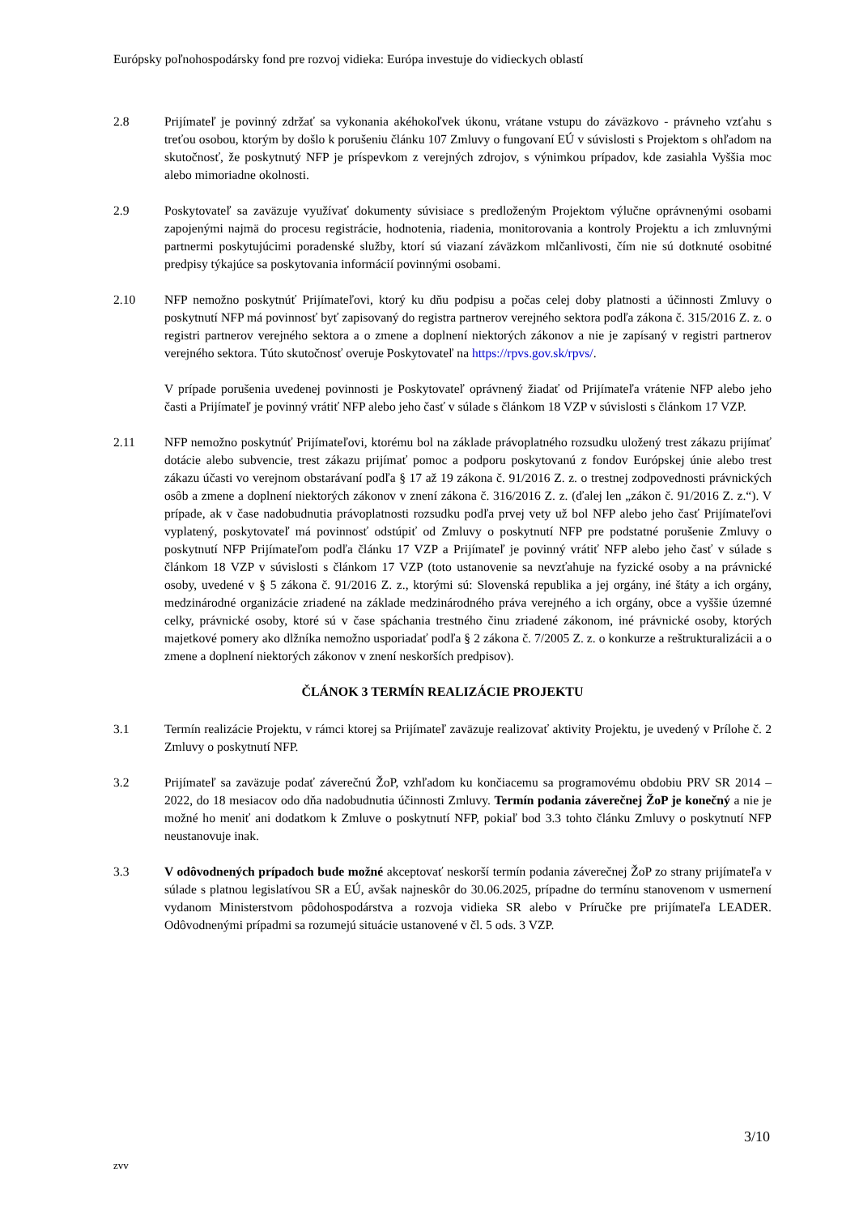Európsky poľnohospodársky fond pre rozvoj vidieka: Európa investuje do vidieckych oblastí
2.8 Prijímateľ je povinný zdržať sa vykonania akéhokoľvek úkonu, vrátane vstupu do záväzkovo - právneho vzťahu s treťou osobou, ktorým by došlo k porušeniu článku 107 Zmluvy o fungovaní EÚ v súvislosti s Projektom s ohľadom na skutočnosť, že poskytnutý NFP je príspevkom z verejných zdrojov, s výnimkou prípadov, kde zasiahla Vyššia moc alebo mimoriadne okolnosti.
2.9 Poskytovateľ sa zaväzuje využívať dokumenty súvisiace s predloženým Projektom výlučne oprávnenými osobami zapojenými najmä do procesu registrácie, hodnotenia, riadenia, monitorovania a kontroly Projektu a ich zmluvnými partnermi poskytujúcimi poradenské služby, ktorí sú viazaní záväzkom mlčanlivosti, čím nie sú dotknuté osobitné predpisy týkajúce sa poskytovania informácií povinnými osobami.
2.10 NFP nemožno poskytnúť Prijímateľovi, ktorý ku dňu podpisu a počas celej doby platnosti a účinnosti Zmluvy o poskytnutí NFP má povinnosť byť zapisovaný do registra partnerov verejného sektora podľa zákona č. 315/2016 Z. z. o registri partnerov verejného sektora a o zmene a doplnení niektorých zákonov a nie je zapísaný v registri partnerov verejného sektora. Túto skutočnosť overuje Poskytovateľ na https://rpvs.gov.sk/rpvs/.
V prípade porušenia uvedenej povinnosti je Poskytovateľ oprávnený žiadať od Prijímateľa vrátenie NFP alebo jeho časti a Prijímateľ je povinný vrátiť NFP alebo jeho časť v súlade s článkom 18 VZP v súvislosti s článkom 17 VZP.
2.11 NFP nemožno poskytnúť Prijímateľovi, ktorému bol na základe právoplatného rozsudku uložený trest zákazu prijímať dotácie alebo subvencie, trest zákazu prijímať pomoc a podporu poskytovanú z fondov Európskej únie alebo trest zákazu účasti vo verejnom obstarávaní podľa § 17 až 19 zákona č. 91/2016 Z. z. o trestnej zodpovednosti právnických osôb a zmene a doplnení niektorých zákonov v znení zákona č. 316/2016 Z. z. (ďalej len „zákon č. 91/2016 Z. z.“). V prípade, ak v čase nadobudnutia právoplatnosti rozsudku podľa prvej vety už bol NFP alebo jeho časť Prijímateľovi vyplatený, poskytovateľ má povinnosť odstúpiť od Zmluvy o poskytnutí NFP pre podstatné porušenie Zmluvy o poskytnutí NFP Prijímateľom podľa článku 17 VZP a Prijímateľ je povinný vrátiť NFP alebo jeho časť v súlade s článkom 18 VZP v súvislosti s článkom 17 VZP (toto ustanovenie sa nevzťahuje na fyzické osoby a na právnické osoby, uvedené v § 5 zákona č. 91/2016 Z. z., ktorými sú: Slovenská republika a jej orgány, iné štáty a ich orgány, medzinárodné organizácie zriadené na základe medzinárodného práva verejného a ich orgány, obce a vyššie územné celky, právnické osoby, ktoré sú v čase spáchania trestného činu zriadené zákonom, iné právnické osoby, ktorých majetkové pomery ako dlžníka nemožno usporiadať podľa § 2 zákona č. 7/2005 Z. z. o konkurze a reštrukturalizácii a o zmene a doplnení niektorých zákonov v znení neskorších predpisov).
ČLÁNOK 3 TERMÍN REALIZÁCIE PROJEKTU
3.1 Termín realizácie Projektu, v rámci ktorej sa Prijímateľ zaväzuje realizovať aktivity Projektu, je uvedený v Prílohe č. 2 Zmluvy o poskytnutí NFP.
3.2 Prijímateľ sa zaväzuje podať záverečnú ŽoP, vzhľadom ku končiacemu sa programovému obdobiu PRV SR 2014 – 2022, do 18 mesiacov odo dňa nadobudnutia účinnosti Zmluvy. Termín podania záverečnej ŽoP je konečný a nie je možné ho meniť ani dodatkom k Zmluve o poskytnutí NFP, pokiaľ bod 3.3 tohto článku Zmluvy o poskytnutí NFP neustanovuje inak.
3.3 V odôvodnených prípadoch bude možné akceptovať neskorší termín podania záverečnej ŽoP zo strany prijímateľa v súlade s platnou legislatívou SR a EÚ, avšak najneskôr do 30.06.2025, prípadne do termínu stanovenom v usmernení vydanom Ministerstvom pôdohospodárstva a rozvoja vidieka SR alebo v Príručke pre prijímateľa LEADER. Odôvodnenými prípadmi sa rozumejú situácie ustanovené v čl. 5 ods. 3 VZP.
3/10
zvv